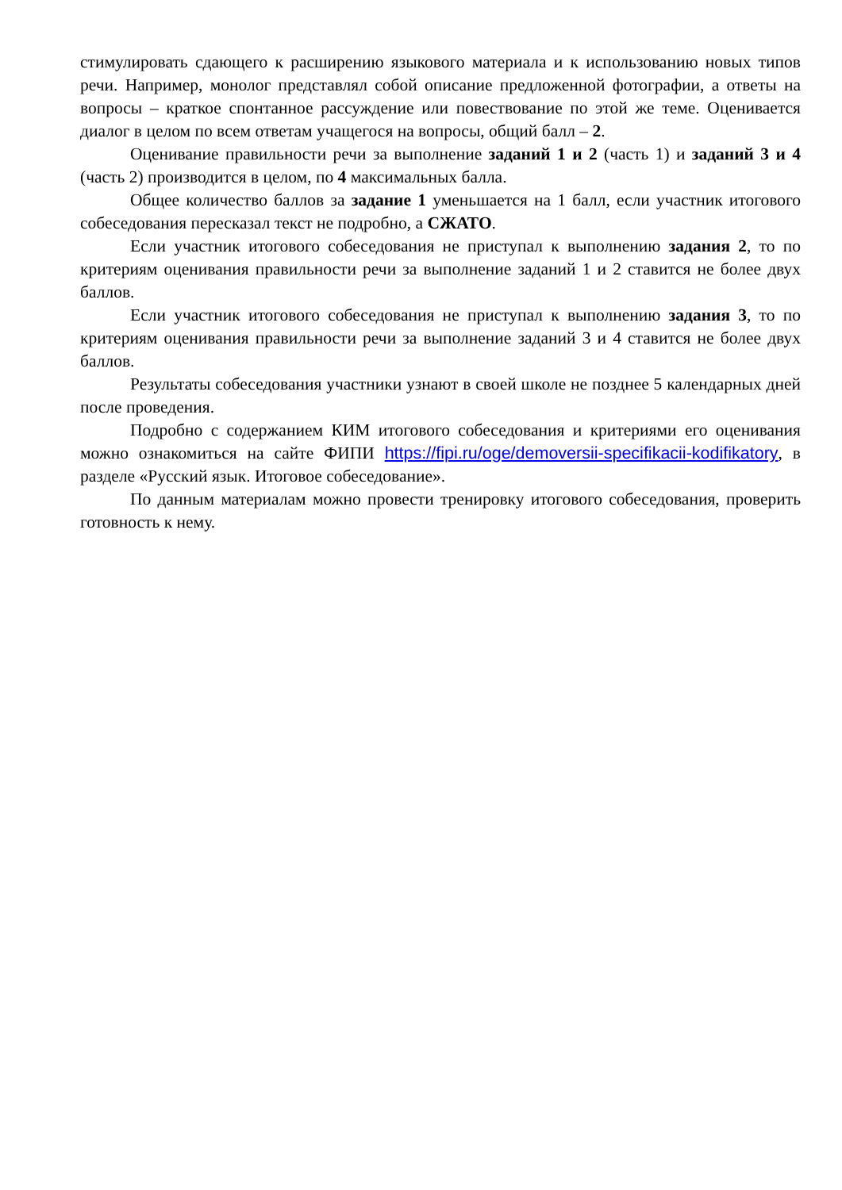стимулировать сдающего к расширению языкового материала и к использованию новых типов речи. Например, монолог представлял собой описание предложенной фотографии, а ответы на вопросы – краткое спонтанное рассуждение или повествование по этой же теме. Оценивается диалог в целом по всем ответам учащегося на вопросы, общий балл – 2.
Оценивание правильности речи за выполнение заданий 1 и 2 (часть 1) и заданий 3 и 4 (часть 2) производится в целом, по 4 максимальных балла.
Общее количество баллов за задание 1 уменьшается на 1 балл, если участник итогового собеседования пересказал текст не подробно, а СЖАТО.
Если участник итогового собеседования не приступал к выполнению задания 2, то по критериям оценивания правильности речи за выполнение заданий 1 и 2 ставится не более двух баллов.
Если участник итогового собеседования не приступал к выполнению задания 3, то по критериям оценивания правильности речи за выполнение заданий 3 и 4 ставится не более двух баллов.
Результаты собеседования участники узнают в своей школе не позднее 5 календарных дней после проведения.
Подробно с содержанием КИМ итогового собеседования и критериями его оценивания можно ознакомиться на сайте ФИПИ https://fipi.ru/oge/demoversii-specifikacii-kodifikatory, в разделе «Русский язык. Итоговое собеседование».
По данным материалам можно провести тренировку итогового собеседования, проверить готовность к нему.